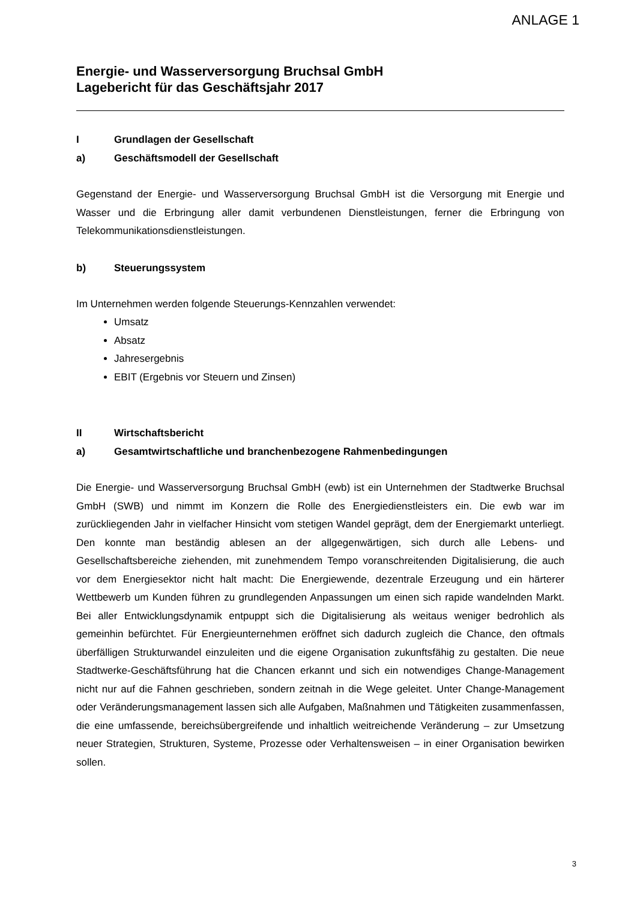ANLAGE 1
Energie- und Wasserversorgung Bruchsal GmbH
Lagebericht für das Geschäftsjahr 2017
I Grundlagen der Gesellschaft
a) Geschäftsmodell der Gesellschaft
Gegenstand der Energie- und Wasserversorgung Bruchsal GmbH ist die Versorgung mit Energie und Wasser und die Erbringung aller damit verbundenen Dienstleistungen, ferner die Erbringung von Telekommunikationsdienstleistungen.
b) Steuerungssystem
Im Unternehmen werden folgende Steuerungs-Kennzahlen verwendet:
Umsatz
Absatz
Jahresergebnis
EBIT (Ergebnis vor Steuern und Zinsen)
II Wirtschaftsbericht
a) Gesamtwirtschaftliche und branchenbezogene Rahmenbedingungen
Die Energie- und Wasserversorgung Bruchsal GmbH (ewb) ist ein Unternehmen der Stadtwerke Bruchsal GmbH (SWB) und nimmt im Konzern die Rolle des Energiedienstleisters ein. Die ewb war im zurückliegenden Jahr in vielfacher Hinsicht vom stetigen Wandel geprägt, dem der Energiemarkt unterliegt. Den konnte man beständig ablesen an der allgegenwärtigen, sich durch alle Lebens- und Gesellschaftsbereiche ziehenden, mit zunehmendem Tempo voranschreitenden Digitalisierung, die auch vor dem Energiesektor nicht halt macht: Die Energiewende, dezentrale Erzeugung und ein härterer Wettbewerb um Kunden führen zu grundlegenden Anpassungen um einen sich rapide wandelnden Markt. Bei aller Entwicklungsdynamik entpuppt sich die Digitalisierung als weitaus weniger bedrohlich als gemeinhin befürchtet. Für Energieunternehmen eröffnet sich dadurch zugleich die Chance, den oftmals überfälligen Strukturwandel einzuleiten und die eigene Organisation zukunftsfähig zu gestalten. Die neue Stadtwerke-Geschäftsführung hat die Chancen erkannt und sich ein notwendiges Change-Management nicht nur auf die Fahnen geschrieben, sondern zeitnah in die Wege geleitet. Unter Change-Management oder Veränderungsmanagement lassen sich alle Aufgaben, Maßnahmen und Tätigkeiten zusammenfassen, die eine umfassende, bereichsübergreifende und inhaltlich weitreichende Veränderung – zur Umsetzung neuer Strategien, Strukturen, Systeme, Prozesse oder Verhaltensweisen – in einer Organisation bewirken sollen.
3